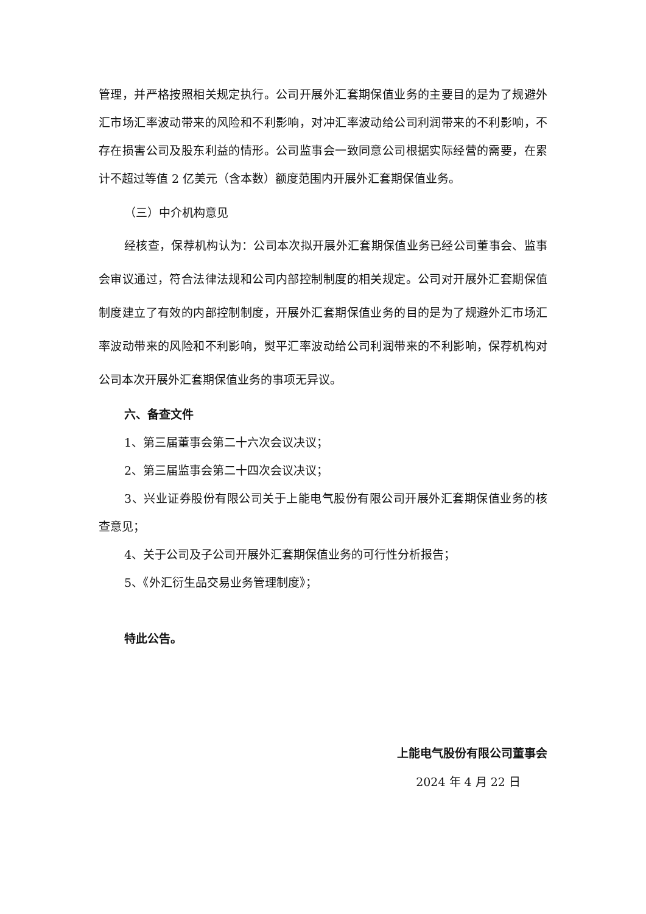管理，并严格按照相关规定执行。公司开展外汇套期保值业务的主要目的是为了规避外汇市场汇率波动带来的风险和不利影响，对冲汇率波动给公司利润带来的不利影响，不存在损害公司及股东利益的情形。公司监事会一致同意公司根据实际经营的需要，在累计不超过等值 2 亿美元（含本数）额度范围内开展外汇套期保值业务。
（三）中介机构意见
经核查，保荐机构认为：公司本次拟开展外汇套期保值业务已经公司董事会、监事会审议通过，符合法律法规和公司内部控制制度的相关规定。公司对开展外汇套期保值制度建立了有效的内部控制制度，开展外汇套期保值业务的目的是为了规避外汇市场汇率波动带来的风险和不利影响，熨平汇率波动给公司利润带来的不利影响，保荐机构对公司本次开展外汇套期保值业务的事项无异议。
六、备查文件
1、第三届董事会第二十六次会议决议；
2、第三届监事会第二十四次会议决议；
3、兴业证券股份有限公司关于上能电气股份有限公司开展外汇套期保值业务的核查意见；
4、关于公司及子公司开展外汇套期保值业务的可行性分析报告；
5、《外汇衍生品交易业务管理制度》；
特此公告。
上能电气股份有限公司董事会
2024 年 4 月 22 日